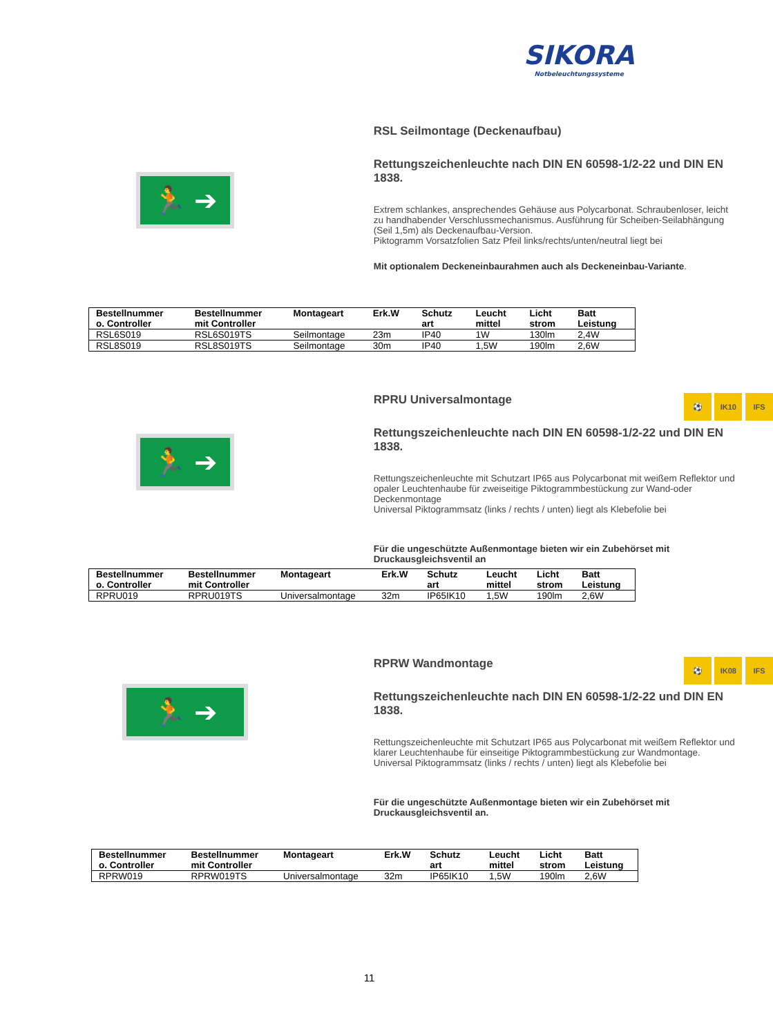SIKORA
Notbeleuchtungssysteme
🏃 ➔
RSL Seilmontage (Deckenaufbau)
Rettungszeichenleuchte nach DIN EN 60598-1/2-22 und DIN EN 1838.
Extrem schlankes, ansprechendes Gehäuse aus Polycarbonat. Schraubenloser, leicht zu handhabender Verschlussmechanismus. Ausführung für Scheiben-Seilabhängung (Seil 1,5m) als Deckenaufbau-Version.
Piktogramm Vorsatzfolien Satz Pfeil links/rechts/unten/neutral liegt bei
Mit optionalem Deckeneinbaurahmen auch als Deckeneinbau-Variante.
| Bestellnummer o. Controller | Bestellnummer mit Controller | Montageart | Erk.W | Schutz art | Leucht mittel | Licht strom | Batt Leistung |
| --- | --- | --- | --- | --- | --- | --- | --- |
| RSL6S019 | RSL6S019TS | Seilmontage | 23m | IP40 | 1W | 130lm | 2,4W |
| RSL8S019 | RSL8S019TS | Seilmontage | 30m | IP40 | 1,5W | 190lm | 2,6W |
🏃 ➔
RPRU Universalmontage ⚽ IK10 IFS
Rettungszeichenleuchte nach DIN EN 60598-1/2-22 und DIN EN 1838.
Rettungszeichenleuchte mit Schutzart IP65 aus Polycarbonat mit weißem Reflektor und opaler Leuchtenhaube für zweiseitige Piktogrammbestückung zur Wand-oder Deckenmontage
Universal Piktogrammsatz (links / rechts / unten) liegt als Klebefolie bei
Für die ungeschützte Außenmontage bieten wir ein Zubehörset mit Druckausgleichsventil an
| Bestellnummer o. Controller | Bestellnummer mit Controller | Montageart | Erk.W | Schutz art | Leucht mittel | Licht strom | Batt Leistung |
| --- | --- | --- | --- | --- | --- | --- | --- |
| RPRU019 | RPRU019TS | Universalmontage | 32m | IP65IK10 | 1,5W | 190lm | 2,6W |
🏃 ➔
RPRW Wandmontage ⚽ IK08 IFS
Rettungszeichenleuchte nach DIN EN 60598-1/2-22 und DIN EN 1838.
Rettungszeichenleuchte mit Schutzart IP65 aus Polycarbonat mit weißem Reflektor und klarer Leuchtenhaube für einseitige Piktogrammbestückung zur Wandmontage.
Universal Piktogrammsatz (links / rechts / unten) liegt als Klebefolie bei
Für die ungeschützte Außenmontage bieten wir ein Zubehörset mit Druckausgleichsventil an.
| Bestellnummer o. Controller | Bestellnummer mit Controller | Montageart | Erk.W | Schutz art | Leucht mittel | Licht strom | Batt Leistung |
| --- | --- | --- | --- | --- | --- | --- | --- |
| RPRW019 | RPRW019TS | Universalmontage | 32m | IP65IK10 | 1,5W | 190lm | 2,6W |
11